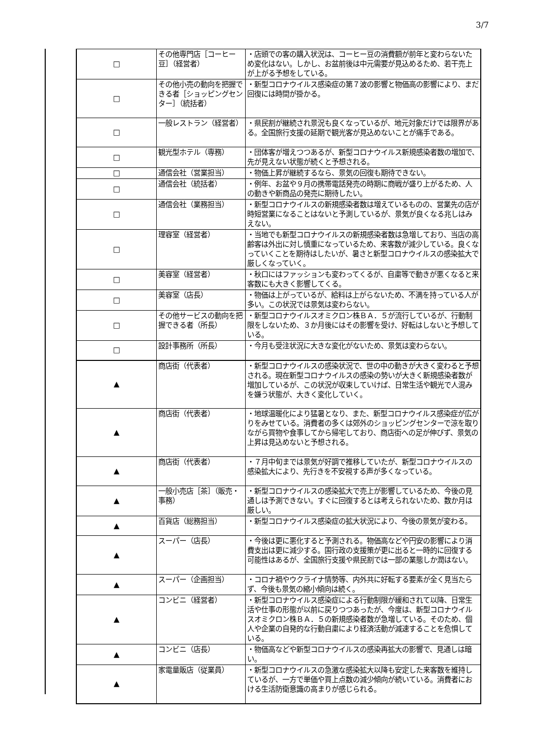3/7
| □ | その他専門店［コーヒー豆］（経営者） | ・店頭での客の購入状況は、コーヒー豆の消費額が前年と変わらないため変化はない。しかし、お盆前後は中元需要が見込めるため、若干売上が上がる予想をしている。 |
| □ | その他小売の動向を把握できる者［ショッピングセンター］（統括者） | ・新型コロナウイルス感染症の第７波の影響と物価高の影響により、まだ回復には時間が掛かる。 |
| □ | 一般レストラン（経営者） | ・県民割が継続され景況も良くなっているが、地元対象だけでは限界がある。全国旅行支援の延期で観光客が見込めないことが痛手である。 |
| □ | 観光型ホテル（専務） | ・団体客が増えつつあるが、新型コロナウイルス新規感染者数の増加で、先が見えない状態が続くと予想される。 |
| □ | 通信会社（営業担当） | ・物価上昇が継続するなら、景気の回復も期待できない。 |
| □ | 通信会社（統括者） | ・例年、お盆や９月の携帯電話発売の時期に商戦が盛り上がるため、人の動きや新商品の発売に期待したい。 |
| □ | 通信会社（業務担当） | ・新型コロナウイルスの新規感染者数は増えているものの、営業先の店が時短営業になることはないと予測しているが、景気が良くなる兆しはみえない。 |
| □ | 理容室（経営者） | ・当地でも新型コロナウイルスの新規感染者数は急増しており、当店の高齢客は外出に対し慎重になっているため、来客数が減少している。良くなっていくことを期待はしたいが、暑さと新型コロナウイルスの感染拡大で厳しくなっていく。 |
| □ | 美容室（経営者） | ・秋口にはファッションも変わってくるが、自粛等で動きが悪くなると来客数にも大きく影響してくる。 |
| □ | 美容室（店長） | ・物価は上がっているが、給料は上がらないため、不満を持っている人が多い。この状況では景気は変わらない。 |
| □ | その他サービスの動向を把握できる者（所長） | ・新型コロナウイルスオミクロン株ＢＡ．５が流行しているが、行動制限をしないため、３か月後にはその影響を受け、好転はしないと予想している。 |
| □ | 設計事務所（所長） | ・今月も受注状況に大きな変化がないため、景気は変わらない。 |
| ▲ | 商店街（代表者） | ・新型コロナウイルスの感染状況で、世の中の動きが大きく変わると予想される。現在新型コロナウイルスの感染の勢いが大きく新規感染者数が増加しているが、この状況が収束していけば、日常生活や観光で人混みを嫌う状態が、大きく変化していく。 |
| ▲ | 商店街（代表者） | ・地球温暖化により猛暑となり、また、新型コロナウイルス感染症が広がりをみせている。消費者の多くは郊外のショッピングセンターで涼を取りながら買物や食事してから帰宅しており、商店街への足が伸びず、景気の上昇は見込めないと予想される。 |
| ▲ | 商店街（代表者） | ・７月中旬までは景気が好調で推移していたが、新型コロナウイルスの感染拡大により、先行きを不安視する声が多くなっている。 |
| ▲ | 一般小売店［茶］（販売・事務） | ・新型コロナウイルスの感染拡大で売上が影響しているため、今後の見通しは予測できない。すぐに回復するとは考えられないため、数か月は厳しい。 |
| ▲ | 百貨店（総務担当） | ・新型コロナウイルス感染症の拡大状況により、今後の景気が変わる。 |
| ▲ | スーパー（店長） | ・今後は更に悪化すると予測される。物価高などや円安の影響により消費支出は更に減少する。国行政の支援策が更に出ると一時的に回復する可能性はあるが、全国旅行支援や県民割では一部の業態しか潤はない。 |
| ▲ | スーパー（企画担当） | ・コロナ禍やウクライナ情勢等、内外共に好転する要素が全く見当たらず、今後も景気の縮小傾向は続く。 |
| ▲ | コンビニ（経営者） | ・新型コロナウイルス感染症による行動制限が緩和されて以降、日常生活や仕事の形態が以前に戻りつつあったが、今度は、新型コロナウイルスオミクロン株ＢＡ．５の新規感染者数が急増している。そのため、個人や企業の自発的な行動自粛により経済活動が減速することを危惧している。 |
| ▲ | コンビニ（店長） | ・物価高などや新型コロナウイルスの感染再拡大の影響で、見通しは暗い。 |
| ▲ | 家電量販店（従業員） | ・新型コロナウイルスの急激な感染拡大以降も安定した来客数を維持しているが、一方で単価や買上点数の減少傾向が続いている。消費者における生活防衛意識の高まりが感じられる。 |